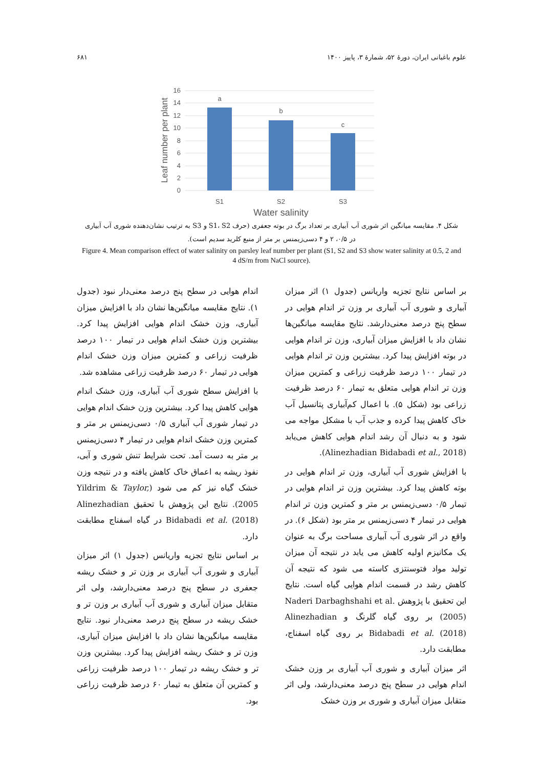علوم باغبانی ایران، دورهٔ ۵۲، شمارهٔ ۳، پاییز ۱۴۰۰ ۶۸۱
16
14
12
10
8
6
4
2
0
a
b
c
S1
S2
S3
Water salinity
Leaf number per plant
شکل ۴. مقایسه میانگین اثر شوری آب آبیاری بر تعداد برگ در بوته جعفری (حرف S1، S2 و S3 به ترتیب نشان‌دهنده شوری آب آبیاری در ۰/۵، ۲ و ۴ دسی‌زیمنس بر متر از منبع کلرید سدیم است).
Figure 4. Mean comparison effect of water salinity on parsley leaf number per plant (S1, S2 and S3 show water salinity at 0.5, 2 and 4 dS/m from NaCl source).
بر اساس نتایج تجزیه واریانس (جدول ۱) اثر میزان آبیاری و شوری آب آبیاری بر وزن تر اندام هوایی در سطح پنج درصد معنی‌دارشد. نتایج مقایسه میانگین‌ها نشان داد با افزایش میزان آبیاری، وزن تر اندام هوایی در بوته افزایش پیدا کرد. بیشترین وزن تر اندام هوایی در تیمار ۱۰۰ درصد ظرفیت زراعی و کمترین میزان وزن تر اندام هوایی متعلق به تیمار ۶۰ درصد ظرفیت زراعی بود (شکل ۵). با اعمال کم‌آبیاری پتانسیل آب خاک کاهش پیدا کرده و جذب آب با مشکل مواجه می شود و به دنبال آن رشد اندام هوایی کاهش می‌یابد (Alinezhadian Bidabadi et al., 2018).
با افزایش شوری آب آبیاری، وزن تر اندام هوایی در بوته کاهش پیدا کرد. بیشترین وزن تر اندام هوایی در تیمار ۰/۵ دسی‌زیمنس بر متر و کمترین وزن تر اندام هوایی در تیمار ۴ دسی‌زیمنس بر متر بود (شکل ۶). در واقع در اثر شوری آب آبیاری مساحت برگ به عنوان یک مکانیزم اولیه کاهش می یابد در نتیجه آن میزان تولید مواد فتوسنتزی کاسته می شود که نتیجه آن کاهش رشد در قسمت اندام هوایی گیاه است. نتایج این تحقیق با پژوهش Naderi Darbaghshahi et al. (2005) بر روی گیاه گلرنگ و Alinezhadian Bidabadi et al. (2018) بر روی گیاه اسفناج، مطابقت دارد.
اثر میزان آبیاری و شوری آب آبیاری بر وزن خشک اندام هوایی در سطح پنج درصد معنی‌دارشد، ولی اثر متقابل میزان آبیاری و شوری بر وزن خشک
اندام هوایی در سطح پنج درصد معنی‌دار نبود (جدول ۱). نتایج مقایسه میانگین‌ها نشان داد با افزایش میزان آبیاری، وزن خشک اندام هوایی افزایش پیدا کرد. بیشترین وزن خشک اندام هوایی در تیمار ۱۰۰ درصد ظرفیت زراعی و کمترین میزان وزن خشک اندام هوایی در تیمار ۶۰ درصد ظرفیت زراعی مشاهده شد.
با افزایش سطح شوری آب آبیاری، وزن خشک اندام هوایی کاهش پیدا کرد. بیشترین وزن خشک اندام هوایی در تیمار شوری آب آبیاری ۰/۵ دسی‌زیمنس بر متر و کمترین وزن خشک اندام هوایی در تیمار ۴ دسی‌زیمنس بر متر به دست آمد. تحت شرایط تنش شوری و آبی، نفوذ ریشه به اعماق خاک کاهش یافته و در نتیجه وزن خشک گیاه نیز کم می شود (Yildrim & Taylor, 2005). نتایج این پژوهش با تحقیق Alinezhadian Bidabadi et al. (2018) در گیاه اسفناج مطابقت دارد.
بر اساس نتایج تجزیه واریانس (جدول ۱) اثر میزان آبیاری و شوری آب آبیاری بر وزن تر و خشک ریشه جعفری در سطح پنج درصد معنی‌دارشد، ولی اثر متقابل میزان آبیاری و شوری آب آبیاری بر وزن تر و خشک ریشه در سطح پنج درصد معنی‌دار نبود. نتایج مقایسه میانگین‌ها نشان داد با افزایش میزان آبیاری، وزن تر و خشک ریشه افزایش پیدا کرد. بیشترین وزن تر و خشک ریشه در تیمار ۱۰۰ درصد ظرفیت زراعی و کمترین آن متعلق به تیمار ۶۰ درصد ظرفیت زراعی بود.